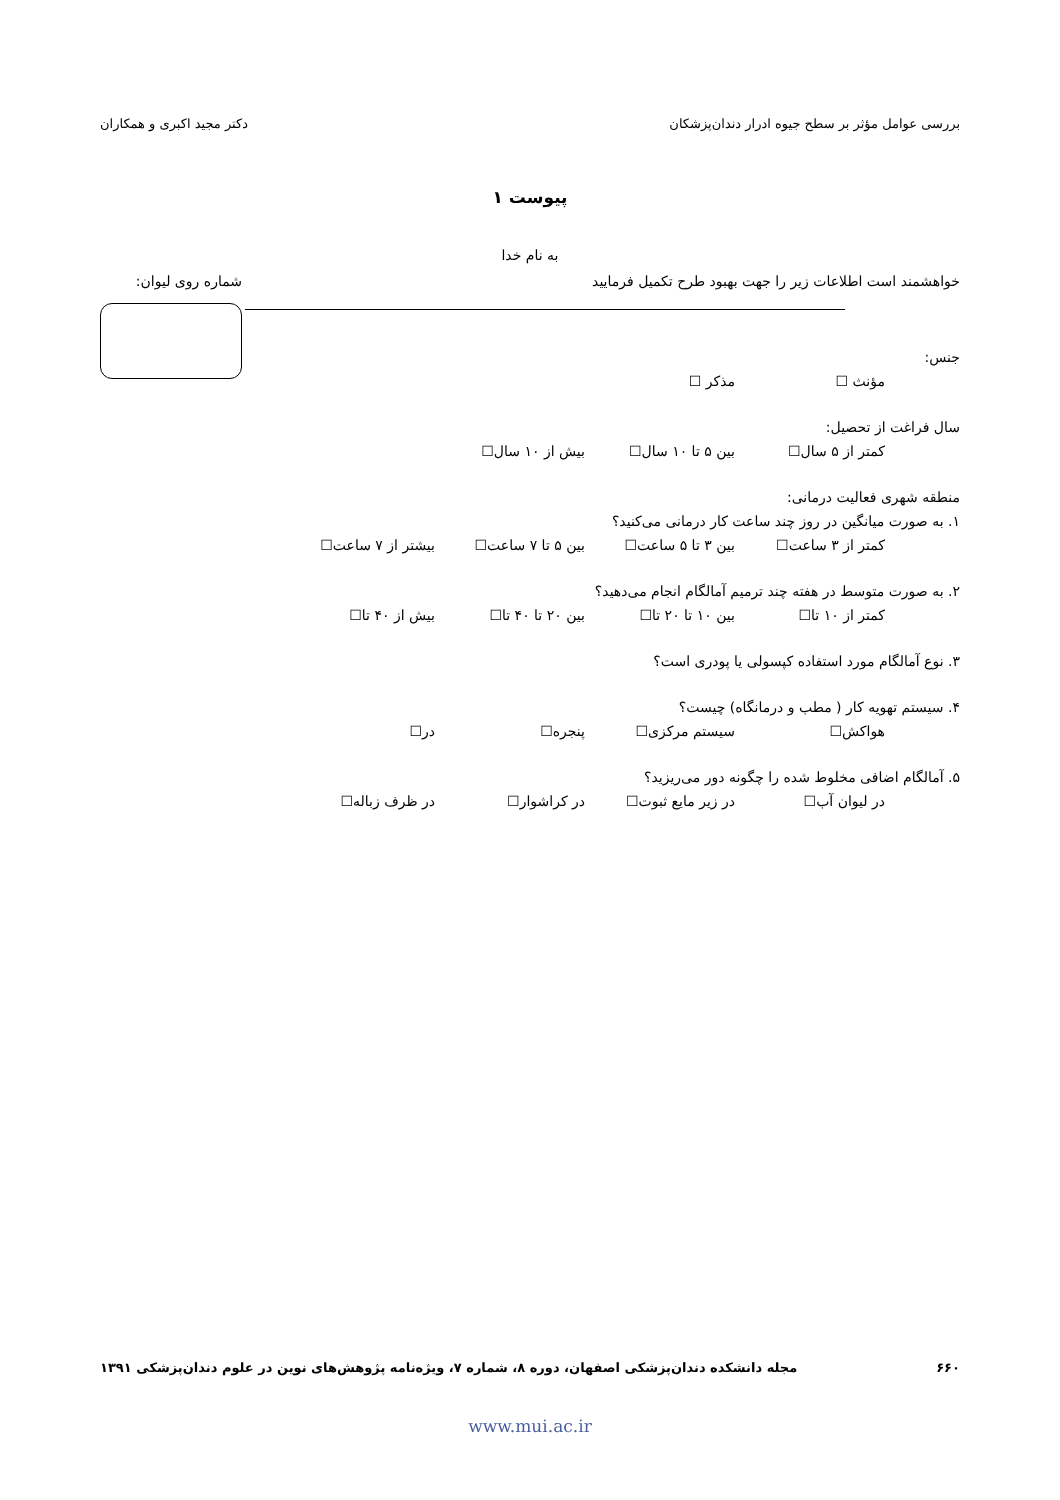بررسی عوامل مؤثر بر سطح جیوه ادرار دندان‌پزشکان دکتر مجید اکبری و همکاران
پیوست ۱
به نام خدا
خواهشمند است اطلاعات زیر را جهت بهبود طرح تکمیل فرمایید
شماره روی لیوان:
جنس:
مؤنث ☐ مذکر ☐
سال فراغت از تحصیل:
کمتر از ۵ سال☐ بین ۵ تا ۱۰ سال☐ بیش از ۱۰ سال☐
منطقه شهری فعالیت درمانی:
۱. به صورت میانگین در روز چند ساعت کار درمانی می‌کنید؟
کمتر از ۳ ساعت☐ بین ۳ تا ۵ ساعت☐ بین ۵ تا ۷ ساعت☐ بیشتر از ۷ ساعت☐
۲. به صورت متوسط در هفته چند ترمیم آمالگام انجام می‌دهید؟
کمتر از ۱۰ تا☐ بین ۱۰ تا ۲۰ تا☐ بین ۲۰ تا ۴۰ تا☐ بیش از ۴۰ تا☐
۳. نوع آمالگام مورد استفاده کپسولی یا پودری است؟
۴. سیستم تهویه کار ( مطب و درمانگاه) چیست؟
هواکش☐ سیستم مرکزی☐ پنجره☐ در☐
۵. آمالگام اضافی مخلوط شده را چگونه دور می‌ریزید؟
در لیوان آب☐ در زیر مایع ثبوت☐ در کراشوار☐ در ظرف زباله☐
۶۶۰ مجله دانشکده دندان‌پزشکی اصفهان، دوره ۸، شماره ۷، ویژه‌نامه پژوهش‌های نوین در علوم دندان‌پزشکی ۱۳۹۱
www.mui.ac.ir